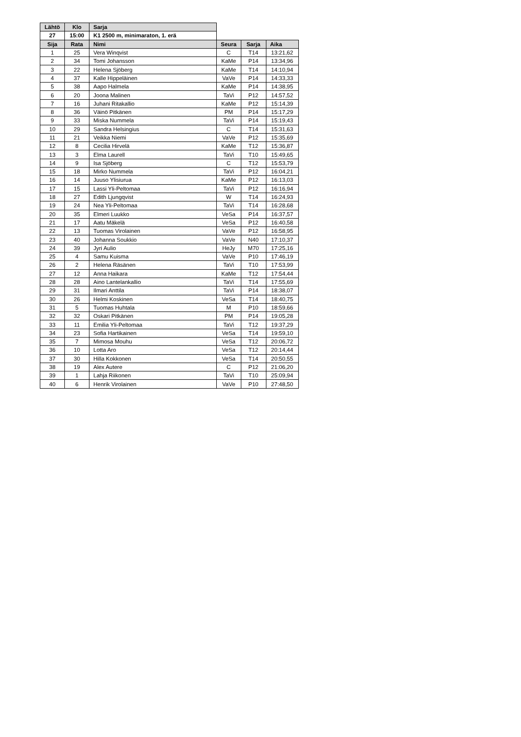| Lähtö | Klo | Sarja | | | |
| 27 | 15:00 | K1 2500 m, minimaraton, 1. erä | | | |
| Sija | Rata | Nimi | Seura | Sarja | Aika |
| 1 | 25 | Vera Winqvist | C | T14 | 13:21,62 |
| 2 | 34 | Tomi Johansson | KaMe | P14 | 13:34,96 |
| 3 | 22 | Helena Sjöberg | KaMe | T14 | 14:10,94 |
| 4 | 37 | Kalle Hippeläinen | VaVe | P14 | 14:33,33 |
| 5 | 38 | Aapo Halmela | KaMe | P14 | 14:38,95 |
| 6 | 20 | Joona Malinen | TaVi | P12 | 14:57,52 |
| 7 | 16 | Juhani Ritakallio | KaMe | P12 | 15:14,39 |
| 8 | 36 | Väinö Pitkänen | PM | P14 | 15:17,29 |
| 9 | 33 | Miska Nummela | TaVi | P14 | 15:19,43 |
| 10 | 29 | Sandra Helsingius | C | T14 | 15:31,63 |
| 11 | 21 | Veikka Niemi | VaVe | P12 | 15:35,69 |
| 12 | 8 | Cecilia Hirvelä | KaMe | T12 | 15:36,87 |
| 13 | 3 | Elma Laurell | TaVi | T10 | 15:49,65 |
| 14 | 9 | Isa Sjöberg | C | T12 | 15:53,79 |
| 15 | 18 | Mirko Nummela | TaVi | P12 | 16:04,21 |
| 16 | 14 | Juuso Ylisiurua | KaMe | P12 | 16:13,03 |
| 17 | 15 | Lassi Yli-Peltomaa | TaVi | P12 | 16:16,94 |
| 18 | 27 | Edith Ljungqvist | W | T14 | 16:24,93 |
| 19 | 24 | Nea Yli-Peltomaa | TaVi | T14 | 16:28,68 |
| 20 | 35 | Elmeri Luukko | VeSa | P14 | 16:37,57 |
| 21 | 17 | Aatu Mäkelä | VeSa | P12 | 16:40,58 |
| 22 | 13 | Tuomas Virolainen | VaVe | P12 | 16:58,95 |
| 23 | 40 | Johanna Soukkio | VaVe | N40 | 17:10,37 |
| 24 | 39 | Jyri Aulio | HeJy | M70 | 17:25,16 |
| 25 | 4 | Samu Kuisma | VaVe | P10 | 17:46,19 |
| 26 | 2 | Helena Räsänen | TaVi | T10 | 17:53,99 |
| 27 | 12 | Anna Haikara | KaMe | T12 | 17:54,44 |
| 28 | 28 | Aino Lantelankallio | TaVi | T14 | 17:55,69 |
| 29 | 31 | Ilmari Anttila | TaVi | P14 | 18:38,07 |
| 30 | 26 | Helmi Koskinen | VeSa | T14 | 18:40,75 |
| 31 | 5 | Tuomas Huhtala | M | P10 | 18:59,66 |
| 32 | 32 | Oskari Pitkänen | PM | P14 | 19:05,28 |
| 33 | 11 | Emilia Yli-Peltomaa | TaVi | T12 | 19:37,29 |
| 34 | 23 | Sofia Hartikainen | VeSa | T14 | 19:59,10 |
| 35 | 7 | Mimosa Mouhu | VeSa | T12 | 20:06,72 |
| 36 | 10 | Lotta Aro | VeSa | T12 | 20:14,44 |
| 37 | 30 | Hilla Kokkonen | VeSa | T14 | 20:50,55 |
| 38 | 19 | Alex Autere | C | P12 | 21:06,20 |
| 39 | 1 | Lahja Riikonen | TaVi | T10 | 25:09,94 |
| 40 | 6 | Henrik Virolainen | VaVe | P10 | 27:48,50 |